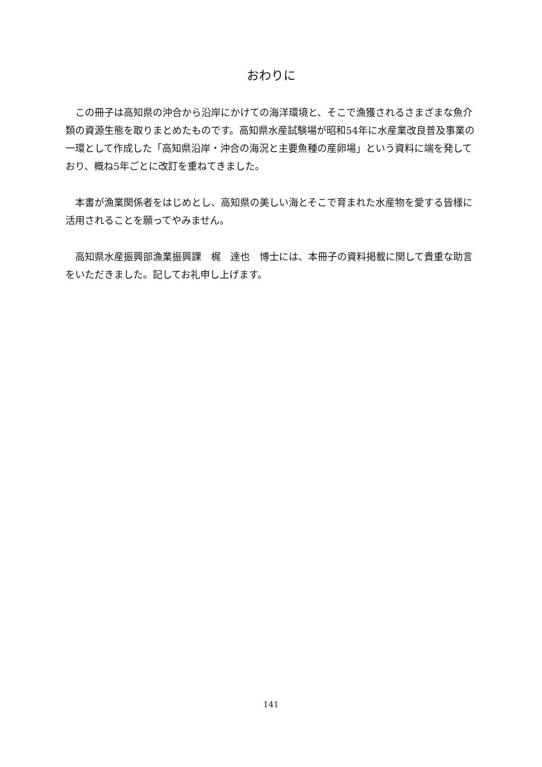おわりに
この冊子は高知県の沖合から沿岸にかけての海洋環境と、そこで漁獲されるさまざまな魚介類の資源生態を取りまとめたものです。高知県水産試験場が昭和54年に水産業改良普及事業の一環として作成した「高知県沿岸・沖合の海況と主要魚種の産卵場」という資料に端を発しており、概ね5年ごとに改訂を重ねてきました。
本書が漁業関係者をはじめとし、高知県の美しい海とそこで育まれた水産物を愛する皆様に活用されることを願ってやみません。
高知県水産振興部漁業振興課　梶　達也　博士には、本冊子の資料掲載に関して貴重な助言をいただきました。記してお礼申し上げます。
141